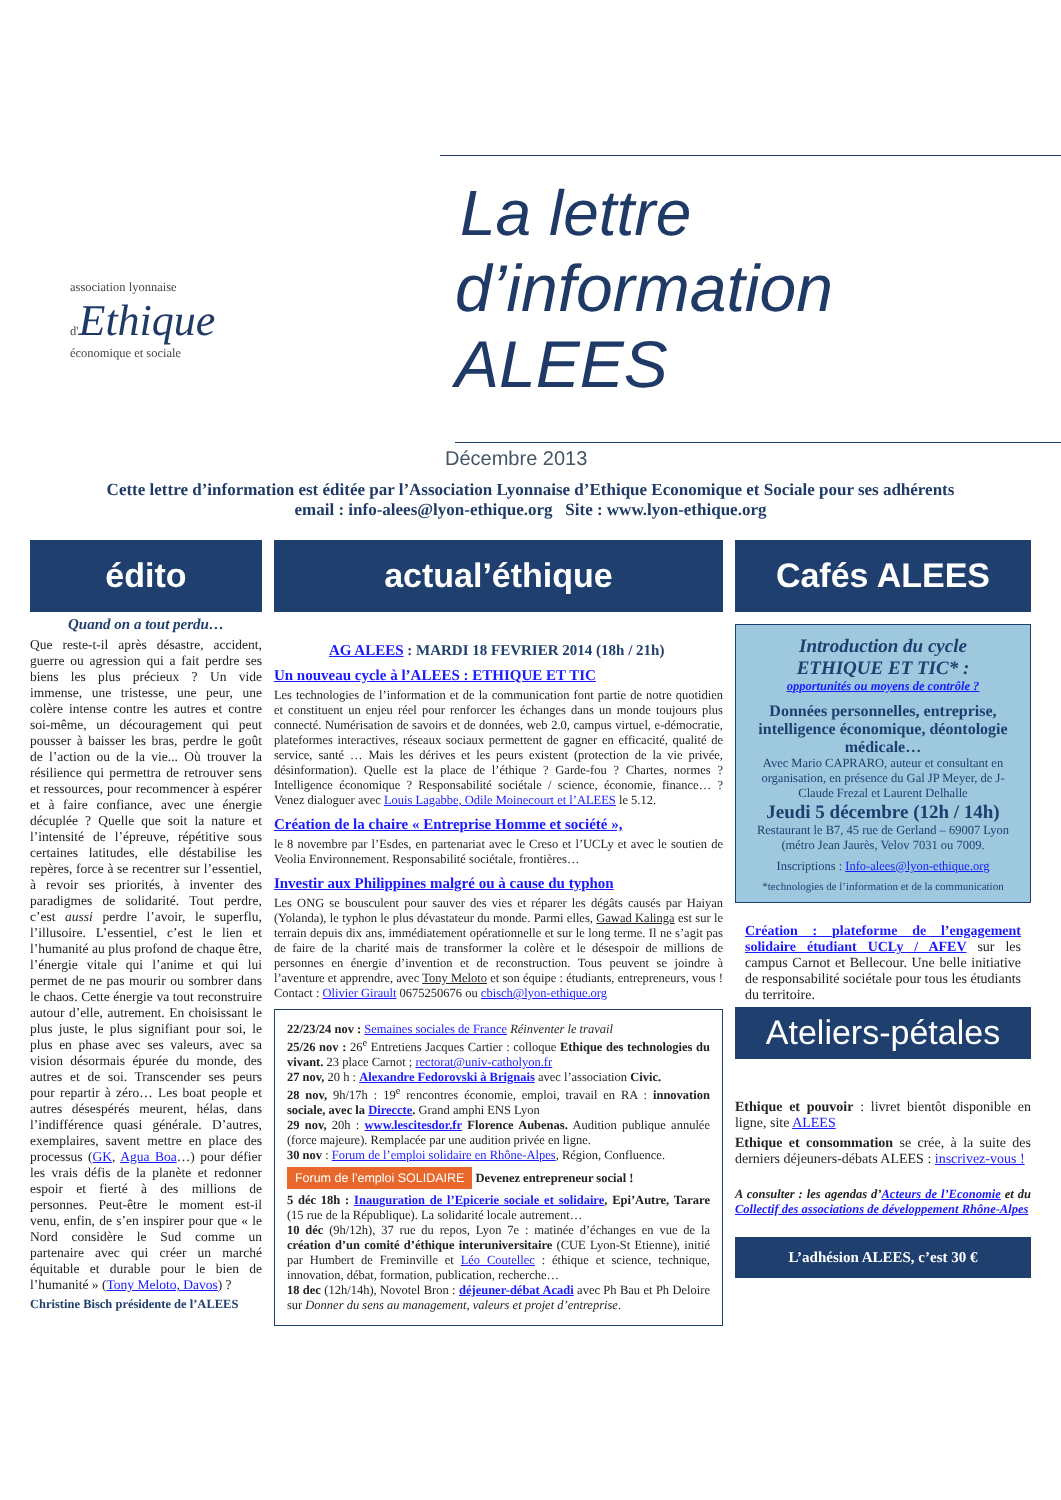association lyonnaise
d'Ethique
économique et sociale
La lettre
d’information ALEES
Décembre 2013
Cette lettre d’information est éditée par l’Association Lyonnaise d’Ethique Economique et Sociale pour ses adhérents
email : info-alees@lyon-ethique.org Site : www.lyon-ethique.org
édito
Quand on a tout perdu…
Que reste-t-il après désastre, accident, guerre ou agression qui a fait perdre ses biens les plus précieux ? Un vide immense, une tristesse, une peur, une colère intense contre les autres et contre soi-même, un découragement qui peut pousser à baisser les bras, perdre le goût de l’action ou de la vie... Où trouver la résilience qui permettra de retrouver sens et ressources, pour recommencer à espérer et à faire confiance, avec une énergie décuplée ? Quelle que soit la nature et l’intensité de l’épreuve, répétitive sous certaines latitudes, elle déstabilise les repères, force à se recentrer sur l’essentiel, à revoir ses priorités, à inventer des paradigmes de solidarité. Tout perdre, c’est aussi perdre l’avoir, le superflu, l’illusoire. L’essentiel, c’est le lien et l’humanité au plus profond de chaque être, l’énergie vitale qui l’anime et qui lui permet de ne pas mourir ou sombrer dans le chaos. Cette énergie va tout reconstruire autour d’elle, autrement. En choisissant le plus juste, le plus signifiant pour soi, le plus en phase avec ses valeurs, avec sa vision désormais épurée du monde, des autres et de soi. Transcender ses peurs pour repartir à zéro… Les boat people et autres désespérés meurent, hélas, dans l’indifférence quasi générale. D’autres, exemplaires, savent mettre en place des processus (GK, Agua Boa…) pour défier les vrais défis de la planète et redonner espoir et fierté à des millions de personnes. Peut-être le moment est-il venu, enfin, de s’en inspirer pour que « le Nord considère le Sud comme un partenaire avec qui créer un marché équitable et durable pour le bien de l’humanité » (Tony Meloto, Davos) ?
Christine Bisch présidente de l’ALEES
actual’éthique
AG ALEES : MARDI 18 FEVRIER 2014 (18h / 21h)
Un nouveau cycle à l’ALEES : ETHIQUE ET TIC
Les technologies de l’information et de la communication font partie de notre quotidien et constituent un enjeu réel pour renforcer les échanges dans un monde toujours plus connecté. Numérisation de savoirs et de données, web 2.0, campus virtuel, e-démocratie, plateformes interactives, réseaux sociaux permettent de gagner en efficacité, qualité de service, santé … Mais les dérives et les peurs existent (protection de la vie privée, désinformation). Quelle est la place de l’éthique ? Garde-fou ? Chartes, normes ? Intelligence économique ? Responsabilité sociétale / science, économie, finance… ? Venez dialoguer avec Louis Lagabbe, Odile Moinecourt et l’ALEES le 5.12.
Création de la chaire « Entreprise Homme et société »,
le 8 novembre par l’Esdes, en partenariat avec le Creso et l’UCLy et avec le soutien de Veolia Environnement. Responsabilité sociétale, frontières…
Investir aux Philippines malgré ou à cause du typhon
Les ONG se bousculent pour sauver des vies et réparer les dégâts causés par Haiyan (Yolanda), le typhon le plus dévastateur du monde. Parmi elles, Gawad Kalinga est sur le terrain depuis dix ans, immédiatement opérationnelle et sur le long terme. Il ne s’agit pas de faire de la charité mais de transformer la colère et le désespoir de millions de personnes en énergie d’invention et de reconstruction. Tous peuvent se joindre à l’aventure et apprendre, avec Tony Meloto et son équipe : étudiants, entrepreneurs, vous ! Contact : Olivier Girault 0675250676 ou cbisch@lyon-ethique.org
22/23/24 nov : Semaines sociales de France Réinventer le travail
25/26 nov : 26<sup>e</sup> Entretiens Jacques Cartier : colloque Ethique des technologies du vivant. 23 place Carnot ; rectorat@univ-catholyon.fr
27 nov, 20 h : Alexandre Fedorovski à Brignais avec l’association Civic.
28 nov, 9h/17h : 19<sup>e</sup> rencontres économie, emploi, travail en RA : innovation sociale, avec la Direccte. Grand amphi ENS Lyon
29 nov, 20h : www.lescitesdor.fr Florence Aubenas. Audition publique annulée (force majeure). Remplacée par une audition privée en ligne.
30 nov : Forum de l’emploi solidaire en Rhône-Alpes, Région, Confluence.
Forum de l’emploi SOLIDAIRE Devenez entrepreneur social !
5 déc 18h : Inauguration de l’Epicerie sociale et solidaire, Epi’Autre, Tarare (15 rue de la République). La solidarité locale autrement…
10 déc (9h/12h), 37 rue du repos, Lyon 7e : matinée d’échanges en vue de la création d’un comité d’éthique interuniversitaire (CUE Lyon-St Etienne), initié par Humbert de Freminville et Léo Coutellec : éthique et science, technique, innovation, débat, formation, publication, recherche…
18 dec (12h/14h), Novotel Bron : déjeuner-débat Acadi avec Ph Bau et Ph Deloire sur Donner du sens au management, valeurs et projet d’entreprise.
Cafés ALEES
Introduction du cycle
ETHIQUE ET TIC* :
opportunités ou moyens de contrôle ?
Données personnelles, entreprise, intelligence économique, déontologie médicale…
Avec Mario CAPRARO, auteur et consultant en organisation, en présence du Gal JP Meyer, de J-Claude Frezal et Laurent Delhalle
Jeudi 5 décembre (12h / 14h)
Restaurant le B7, 45 rue de Gerland – 69007 Lyon (métro Jean Jaurès, Velov 7031 ou 7009.
Inscriptions : Info-alees@lyon-ethique.org
*technologies de l’information et de la communication
Création : plateforme de l’engagement solidaire étudiant UCLy / AFEV sur les campus Carnot et Bellecour. Une belle initiative de responsabilité sociétale pour tous les étudiants du territoire.
Ateliers-pétales
Ethique et pouvoir : livret bientôt disponible en ligne, site ALEES
Ethique et consommation se crée, à la suite des derniers déjeuners-débats ALEES : inscrivez-vous !
A consulter : les agendas d’Acteurs de l’Economie et du Collectif des associations de développement Rhône-Alpes
L’adhésion ALEES, c’est 30 €